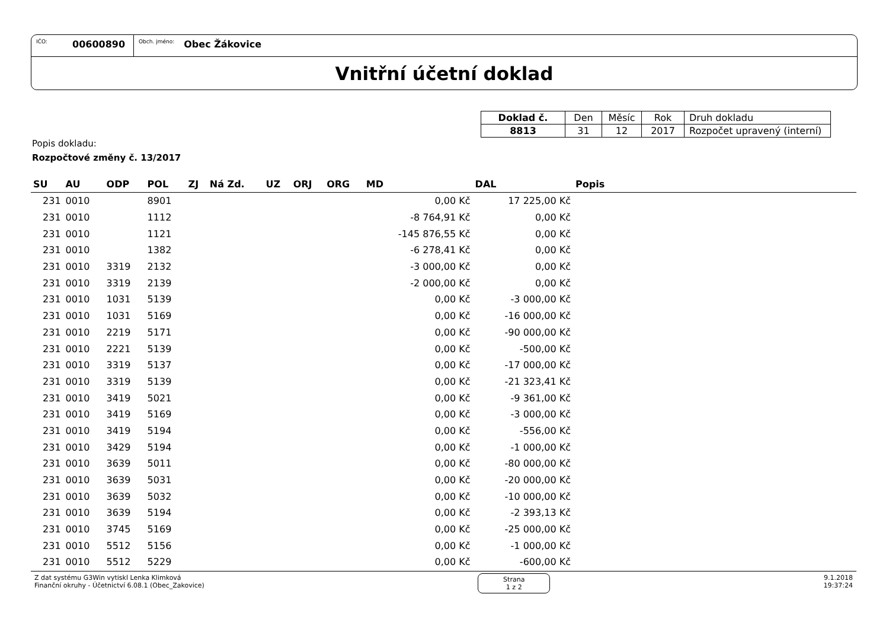IČO:
00600890
Obch. jméno:
Obec Žákovice
Vnitřní účetní doklad
| Doklad č. | Den | Měsíc | Rok | Druh dokladu |
| 8813 | 31 | 12 | 2017 | Rozpočet upravený (interní) |
Popis dokladu:
Rozpočtové změny č. 13/2017
| SU | AU | ODP | POL | ZJ | Ná Zd. | UZ | ORJ | ORG | MD | DAL | Popis |
| --- | --- | --- | --- | --- | --- | --- | --- | --- | --- | --- | --- |
| 231 | 0010 | | 8901 | | | | | | 0,00 Kč | 17 225,00 Kč | |
| 231 | 0010 | | 1112 | | | | | | -8 764,91 Kč | 0,00 Kč | |
| 231 | 0010 | | 1121 | | | | | | -145 876,55 Kč | 0,00 Kč | |
| 231 | 0010 | | 1382 | | | | | | -6 278,41 Kč | 0,00 Kč | |
| 231 | 0010 | 3319 | 2132 | | | | | | -3 000,00 Kč | 0,00 Kč | |
| 231 | 0010 | 3319 | 2139 | | | | | | -2 000,00 Kč | 0,00 Kč | |
| 231 | 0010 | 1031 | 5139 | | | | | | 0,00 Kč | -3 000,00 Kč | |
| 231 | 0010 | 1031 | 5169 | | | | | | 0,00 Kč | -16 000,00 Kč | |
| 231 | 0010 | 2219 | 5171 | | | | | | 0,00 Kč | -90 000,00 Kč | |
| 231 | 0010 | 2221 | 5139 | | | | | | 0,00 Kč | -500,00 Kč | |
| 231 | 0010 | 3319 | 5137 | | | | | | 0,00 Kč | -17 000,00 Kč | |
| 231 | 0010 | 3319 | 5139 | | | | | | 0,00 Kč | -21 323,41 Kč | |
| 231 | 0010 | 3419 | 5021 | | | | | | 0,00 Kč | -9 361,00 Kč | |
| 231 | 0010 | 3419 | 5169 | | | | | | 0,00 Kč | -3 000,00 Kč | |
| 231 | 0010 | 3419 | 5194 | | | | | | 0,00 Kč | -556,00 Kč | |
| 231 | 0010 | 3429 | 5194 | | | | | | 0,00 Kč | -1 000,00 Kč | |
| 231 | 0010 | 3639 | 5011 | | | | | | 0,00 Kč | -80 000,00 Kč | |
| 231 | 0010 | 3639 | 5031 | | | | | | 0,00 Kč | -20 000,00 Kč | |
| 231 | 0010 | 3639 | 5032 | | | | | | 0,00 Kč | -10 000,00 Kč | |
| 231 | 0010 | 3639 | 5194 | | | | | | 0,00 Kč | -2 393,13 Kč | |
| 231 | 0010 | 3745 | 5169 | | | | | | 0,00 Kč | -25 000,00 Kč | |
| 231 | 0010 | 5512 | 5156 | | | | | | 0,00 Kč | -1 000,00 Kč | |
| 231 | 0010 | 5512 | 5229 | | | | | | 0,00 Kč | -600,00 Kč | |
Z dat systému G3Win vytiskl Lenka Klimková
Finanční okruhy - Účetnictví 6.08.1 (Obec_Zakovice)
Strana
1 z 2
9.1.2018
19:37:24